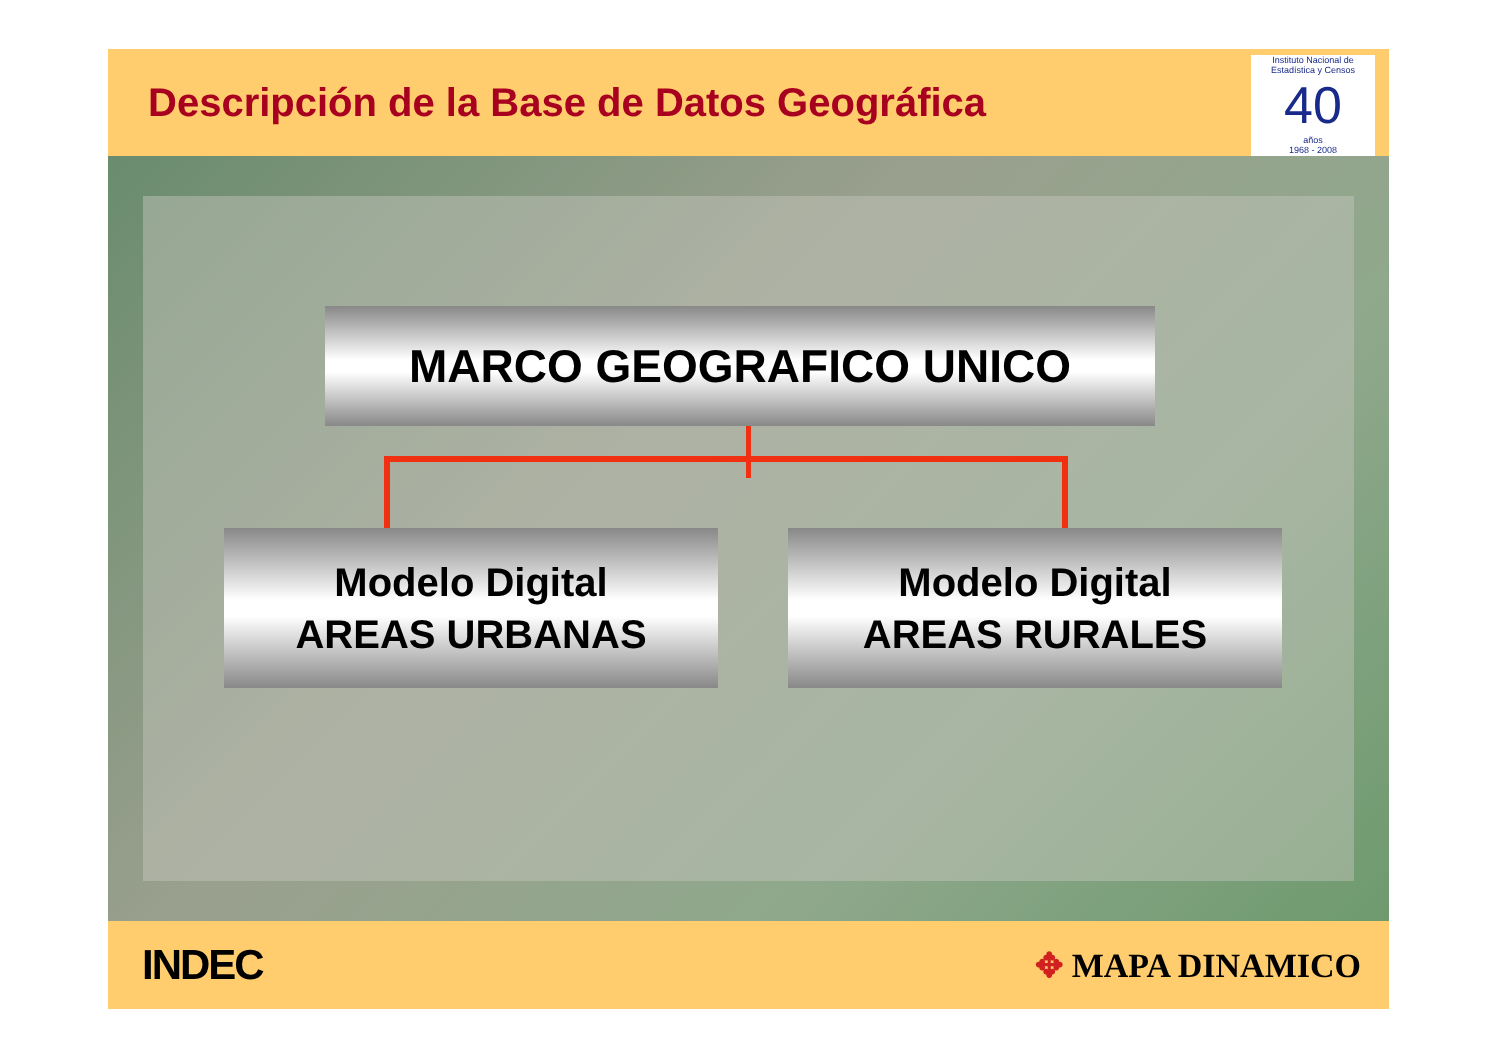Descripción de la Base de Datos Geográfica
Instituto Nacional de Estadística y Censos
40
años
1968 - 2008
MARCO GEOGRAFICO UNICO
Modelo Digital
AREAS URBANAS
Modelo Digital
AREAS RURALES
INDEC
✥ MAPA DINAMICO